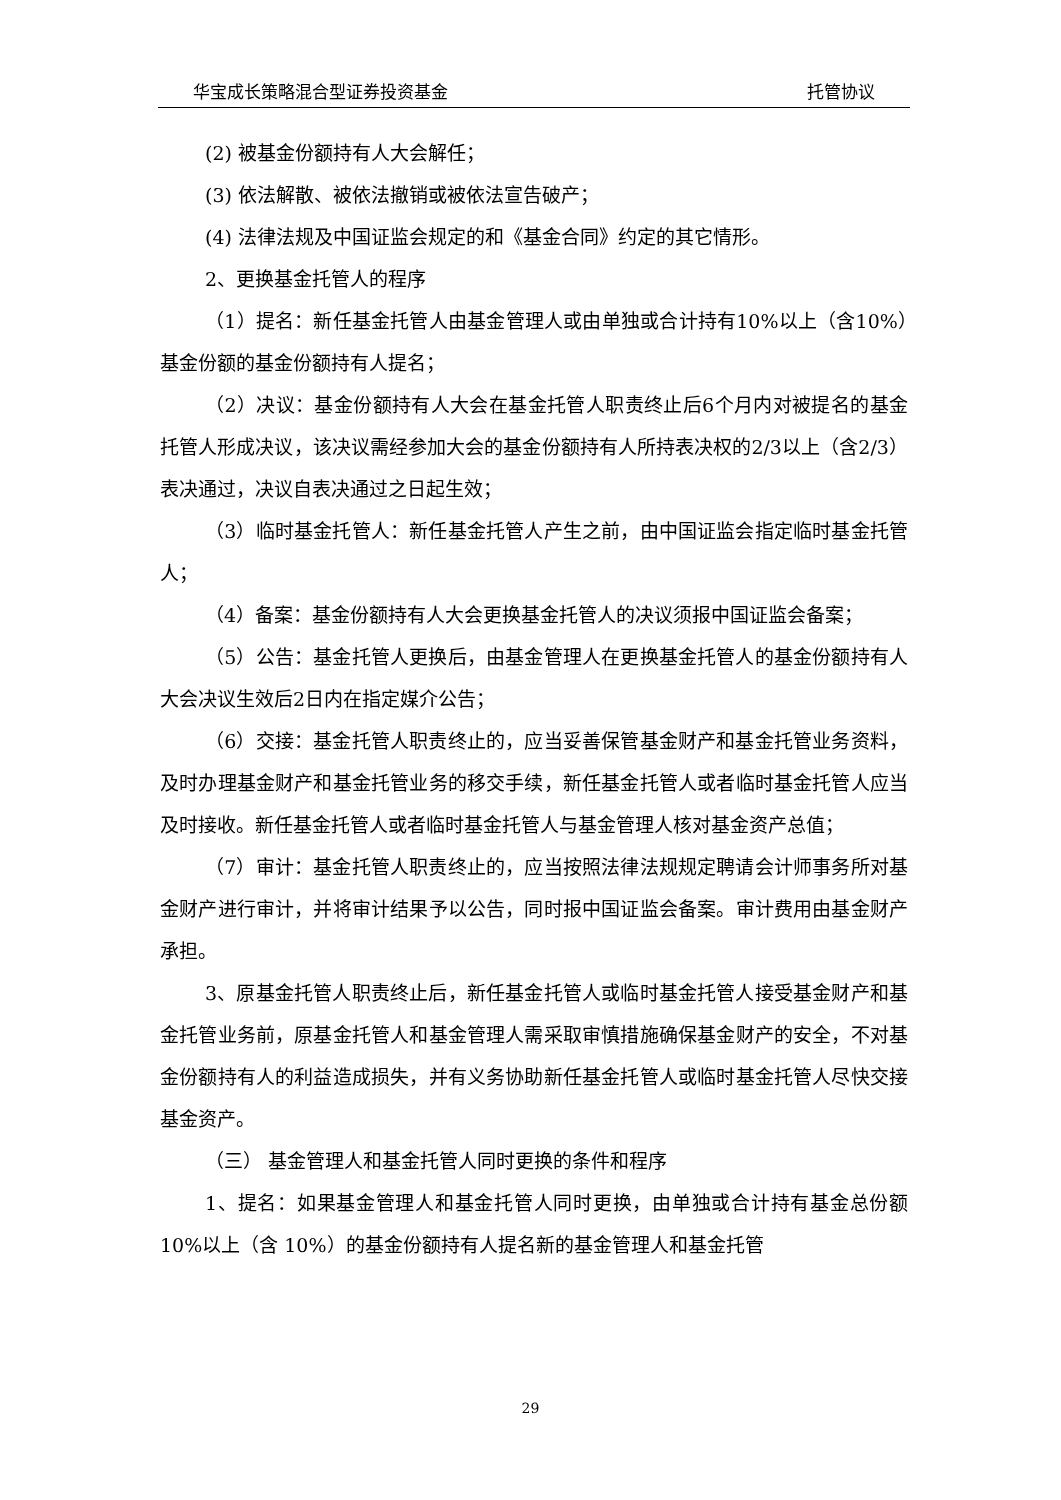华宝成长策略混合型证券投资基金 托管协议
(2) 被基金份额持有人大会解任；
(3) 依法解散、被依法撤销或被依法宣告破产；
(4) 法律法规及中国证监会规定的和《基金合同》约定的其它情形。
2、更换基金托管人的程序
（1）提名：新任基金托管人由基金管理人或由单独或合计持有10%以上（含10%）基金份额的基金份额持有人提名；
（2）决议：基金份额持有人大会在基金托管人职责终止后6个月内对被提名的基金托管人形成决议，该决议需经参加大会的基金份额持有人所持表决权的2/3以上（含2/3）表决通过，决议自表决通过之日起生效；
（3）临时基金托管人：新任基金托管人产生之前，由中国证监会指定临时基金托管人；
（4）备案：基金份额持有人大会更换基金托管人的决议须报中国证监会备案；
（5）公告：基金托管人更换后，由基金管理人在更换基金托管人的基金份额持有人大会决议生效后2日内在指定媒介公告；
（6）交接：基金托管人职责终止的，应当妥善保管基金财产和基金托管业务资料，及时办理基金财产和基金托管业务的移交手续，新任基金托管人或者临时基金托管人应当及时接收。新任基金托管人或者临时基金托管人与基金管理人核对基金资产总值；
（7）审计：基金托管人职责终止的，应当按照法律法规规定聘请会计师事务所对基金财产进行审计，并将审计结果予以公告，同时报中国证监会备案。审计费用由基金财产承担。
3、原基金托管人职责终止后，新任基金托管人或临时基金托管人接受基金财产和基金托管业务前，原基金托管人和基金管理人需采取审慎措施确保基金财产的安全，不对基金份额持有人的利益造成损失，并有义务协助新任基金托管人或临时基金托管人尽快交接基金资产。
（三） 基金管理人和基金托管人同时更换的条件和程序
1、提名：如果基金管理人和基金托管人同时更换，由单独或合计持有基金总份额 10%以上（含 10%）的基金份额持有人提名新的基金管理人和基金托管
29